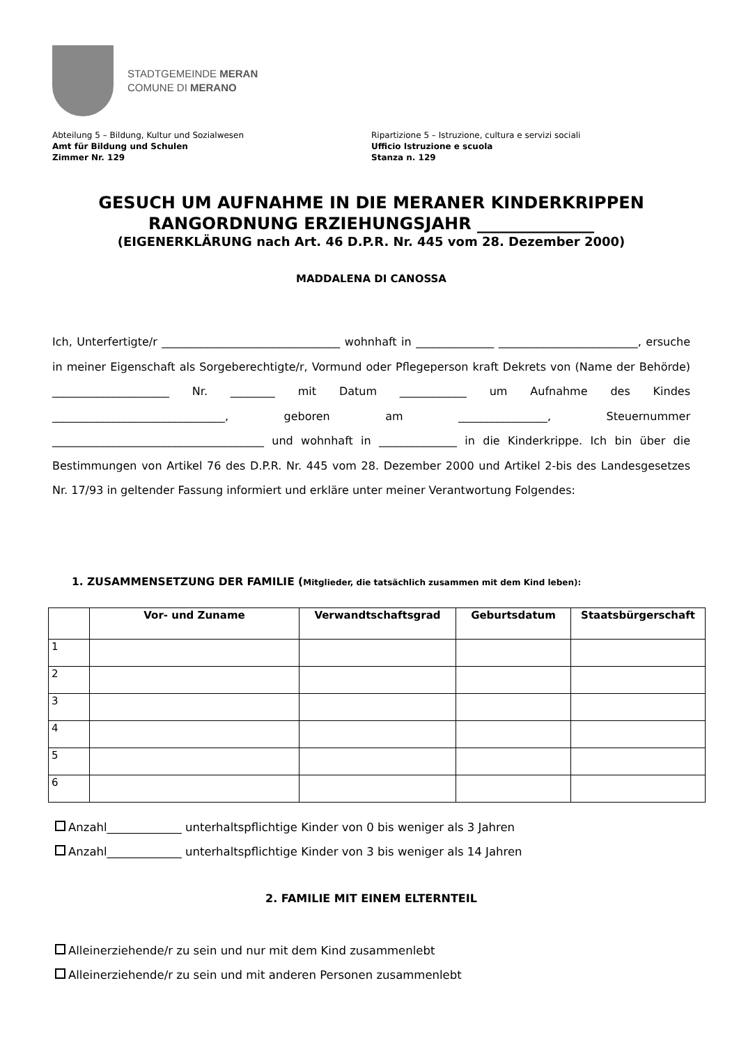STADTGEMEINDE MERAN
COMUNE DI MERANO
Abteilung 5 – Bildung, Kultur und Sozialwesen
Amt für Bildung und Schulen
Zimmer Nr. 129
Ripartizione 5 – Istruzione, cultura e servizi sociali
Ufficio Istruzione e scuola
Stanza n. 129
GESUCH UM AUFNAHME IN DIE MERANER KINDERKRIPPEN
RANGORDNUNG ERZIEHUNGSJAHR ______________
(EIGENERKLÄRUNG nach Art. 46 D.P.R. Nr. 445 vom 28. Dezember 2000)
MADDALENA DI CANOSSA
Ich, Unterfertigte/r ________________________________ wohnhaft in ______________ _________________________, ersuche in meiner Eigenschaft als Sorgeberechtigte/r, Vormund oder Pflegeperson kraft Dekrets von (Name der Behörde) _____________________ Nr. ________ mit Datum ____________ um Aufnahme des Kindes _______________________________, geboren am ________________, Steuernummer ______________________________________ und wohnhaft in ______________ in die Kinderkrippe. Ich bin über die Bestimmungen von Artikel 76 des D.P.R. Nr. 445 vom 28. Dezember 2000 und Artikel 2-bis des Landesgesetzes Nr. 17/93 in geltender Fassung informiert und erkläre unter meiner Verantwortung Folgendes:
1. ZUSAMMENSETZUNG DER FAMILIE (Mitglieder, die tatsächlich zusammen mit dem Kind leben):
| | Vor- und Zuname | Verwandtschaftsgrad | Geburtsdatum | Staatsbürgerschaft |
| --- | --- | --- | --- | --- |
| 1 | | | | |
| 2 | | | | |
| 3 | | | | |
| 4 | | | | |
| 5 | | | | |
| 6 | | | | |
Anzahl_____________ unterhaltspflichtige Kinder von 0 bis weniger als 3 Jahren
Anzahl_____________ unterhaltspflichtige Kinder von 3 bis weniger als 14 Jahren
2. FAMILIE MIT EINEM ELTERNTEIL
Alleinerziehende/r zu sein und nur mit dem Kind zusammenlebt
Alleinerziehende/r zu sein und mit anderen Personen zusammenlebt